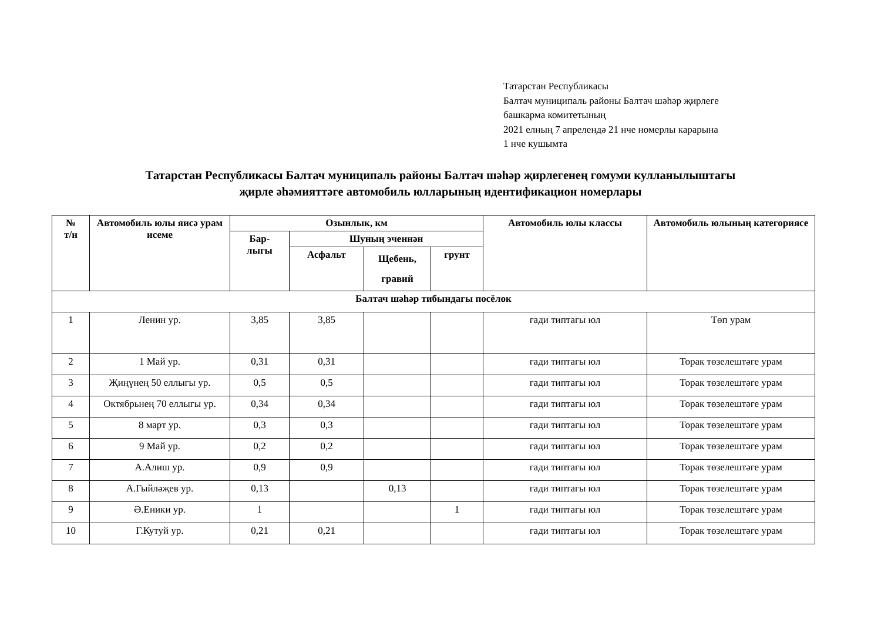Татарстан Республикасы
Балтач муниципаль районы Балтач шәһәр җирлеге
башкарма комитетының
2021 елның 7 апрелендә 21 нче номерлы карарына
1 нче кушымта
Татарстан Республикасы Балтач муниципаль районы Балтач шәһәр җирлегенең гомуми кулланылыштагы
җирле әһәмияттәге автомобиль юлларының идентификацион номерлары
| № т/н | Автомобиль юлы яисә урам исеме | Озынлык, км | | | | Автомобиль юлы классы | Автомобиль юлының категориясе |
| --- | --- | --- | --- | --- | --- | --- | --- |
| | | Бар- лыгы | Шуның эченнән | | | | |
| | | | Асфальт | Щебень, гравий | грунт | | |
| Балтач шәһәр тибындагы посёлок | | | | | | | |
| 1 | Ленин ур. | 3,85 | 3,85 | | | гади типтагы юл | Төп урам |
| 2 | 1 Май ур. | 0,31 | 0,31 | | | гади типтагы юл | Торак төзелештәге урам |
| 3 | Җиңүнең 50 еллыгы ур. | 0,5 | 0,5 | | | гади типтагы юл | Торак төзелештәге урам |
| 4 | Октябрьнең 70 еллыгы ур. | 0,34 | 0,34 | | | гади типтагы юл | Торак төзелештәге урам |
| 5 | 8 март ур. | 0,3 | 0,3 | | | гади типтагы юл | Торак төзелештәге урам |
| 6 | 9 Май ур. | 0,2 | 0,2 | | | гади типтагы юл | Торак төзелештәге урам |
| 7 | А.Алиш ур. | 0,9 | 0,9 | | | гади типтагы юл | Торак төзелештәге урам |
| 8 | А.Гыйләҗев ур. | 0,13 | | 0,13 | | гади типтагы юл | Торак төзелештәге урам |
| 9 | Ә.Еники ур. | 1 | | | 1 | гади типтагы юл | Торак төзелештәге урам |
| 10 | Г.Кутуй ур. | 0,21 | 0,21 | | | гади типтагы юл | Торак төзелештәге урам |